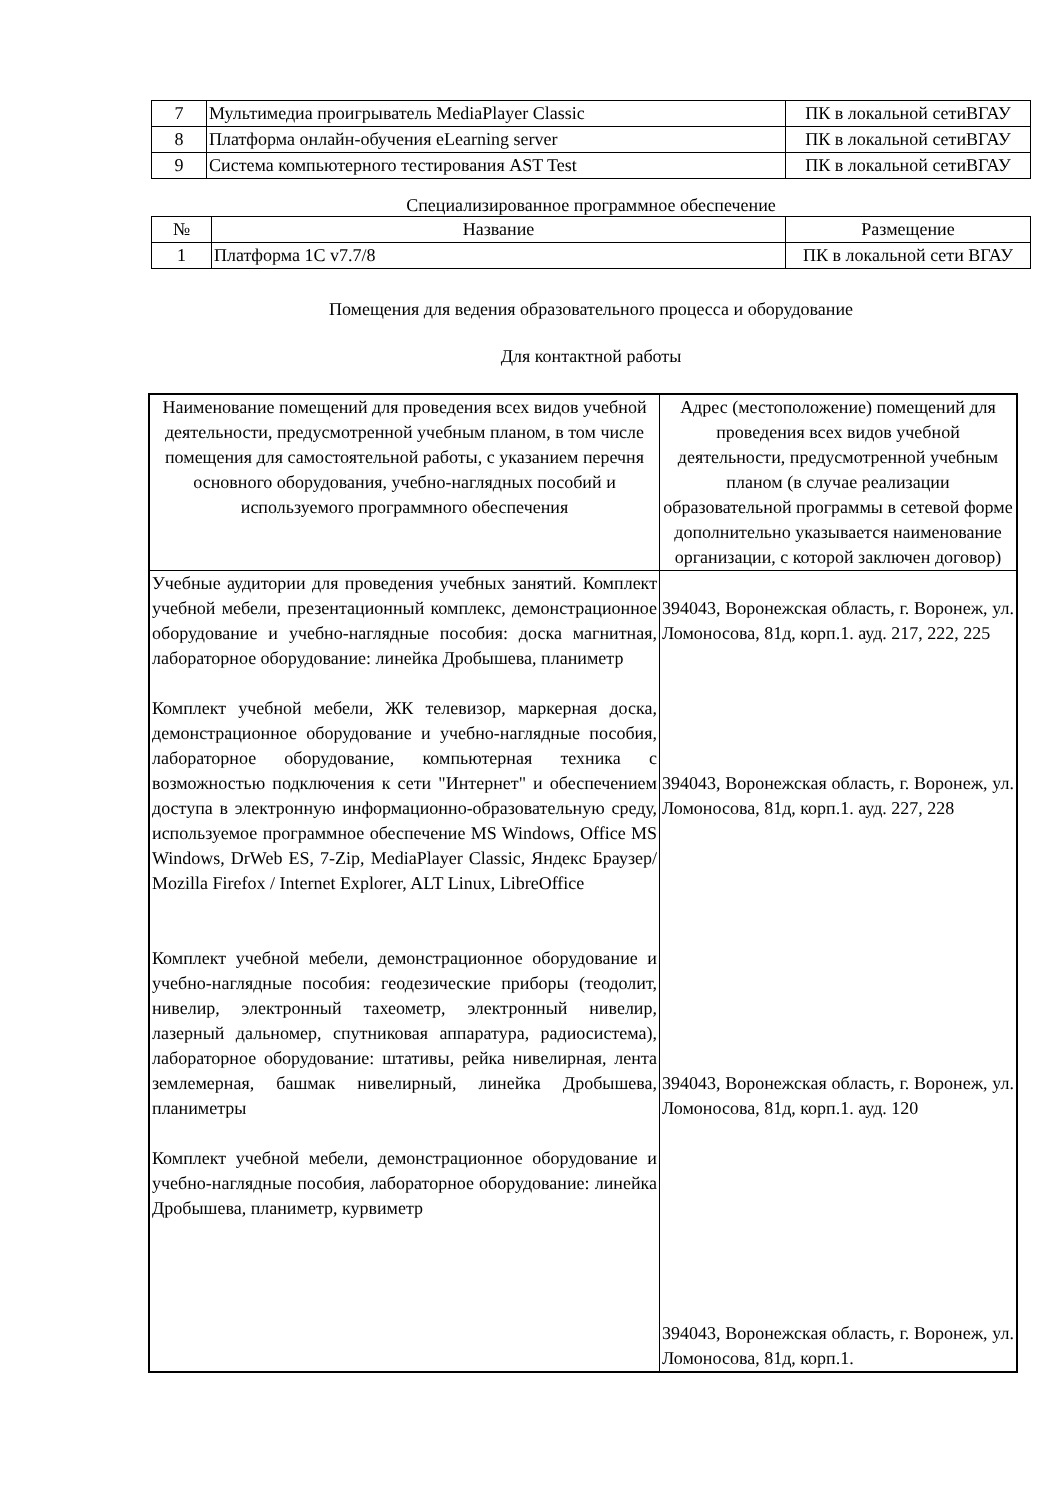| 7 | Мультимедиа проигрыватель MediaPlayer Classic | ПК в локальной сетиВГАУ |
| 8 | Платформа онлайн-обучения eLearning server | ПК в локальной сетиВГАУ |
| 9 | Система компьютерного тестирования AST Test | ПК в локальной сетиВГАУ |
Специализированное программное обеспечение
| № | Название | Размещение |
| --- | --- | --- |
| 1 | Платформа 1С v7.7/8 | ПК в локальной сети ВГАУ |
Помещения для ведения образовательного процесса и оборудование
Для контактной работы
| Наименование помещений для проведения всех видов учебной деятельности, предусмотренной учебным планом, в том числе помещения для самостоятельной работы, с указанием перечня основного оборудования, учебно-наглядных пособий и используемого программного обеспечения | Адрес (местоположение) помещений для проведения всех видов учебной деятельности, предусмотренной учебным планом (в случае реализации образовательной программы в сетевой форме дополнительно указывается наименование организации, с которой заключен договор) |
| Учебные аудитории для проведения учебных занятий. Комплект учебной мебели, презентационный комплекс, демонстрационное оборудование и учебно-наглядные пособия: доска магнитная, лабораторное оборудование: линейка Дробышева, планиметр Комплект учебной мебели, ЖК телевизор, маркерная доска, демонстрационное оборудование и учебно-наглядные пособия, лабораторное оборудование, компьютерная техника с возможностью подключения к сети "Интернет" и обеспечением доступа в электронную информационно-образовательную среду, используемое программное обеспечение MS Windows, Office MS Windows, DrWeb ES, 7-Zip, MediaPlayer Classic, Яндекс Браузер/ Mozilla Firefox / Internet Explorer, ALT Linux, LibreOffice Комплект учебной мебели, демонстрационное оборудование и учебно-наглядные пособия: геодезические приборы (теодолит, нивелир, электронный тахеометр, электронный нивелир, лазерный дальномер, спутниковая аппаратура, радиосистема), лабораторное оборудование: штативы, рейка нивелирная, лента землемерная, башмак нивелирный, линейка Дробышева, планиметры Комплект учебной мебели, демонстрационное оборудование и учебно-наглядные пособия, лабораторное оборудование: линейка Дробышева, планиметр, курвиметр | 394043, Воронежская область, г. Воронеж, ул. Ломоносова, 81д, корп.1. ауд. 217, 222, 225 394043, Воронежская область, г. Воронеж, ул. Ломоносова, 81д, корп.1. ауд. 227, 228 394043, Воронежская область, г. Воронеж, ул. Ломоносова, 81д, корп.1. ауд. 120 394043, Воронежская область, г. Воронеж, ул. Ломоносова, 81д, корп.1. |